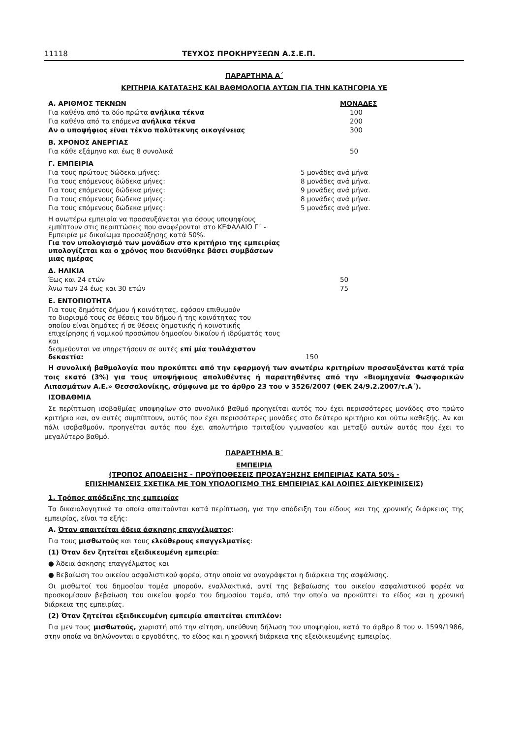11118 ΤΕΥΧΟΣ ΠΡΟΚΗΡΥΞΕΩΝ Α.Σ.Ε.Π.
ΠΑΡΑΡΤΗΜΑ Α΄
ΚΡΙΤΗΡΙΑ ΚΑΤΑΤΑΞΗΣ ΚΑΙ ΒΑΘΜΟΛΟΓΙΑ ΑΥΤΩΝ ΓΙΑ ΤΗΝ ΚΑΤΗΓΟΡΙΑ ΥΕ
| Α. ΑΡΙΘΜΟΣ ΤΕΚΝΩΝ | ΜΟΝΑΔΕΣ |
| Για καθένα από τα δύο πρώτα ανήλικα τέκνα | 100 |
| Για καθένα από τα επόμενα ανήλικα τέκνα | 200 |
| Αν ο υποψήφιος είναι τέκνο πολύτεκνης οικογένειας | 300 |
| Β. ΧΡΟΝΟΣ ΑΝΕΡΓΙΑΣ | |
| Για κάθε εξάμηνο και έως 8 συνολικά | 50 |
| Γ. ΕΜΠΕΙΡΙΑ | |
| Για τους πρώτους δώδεκα μήνες: | 5 μονάδες ανά μήνα |
| Για τους επόμενους δώδεκα μήνες: | 8 μονάδες ανά μήνα. |
| Για τους επόμενους δώδεκα μήνες: | 9 μονάδες ανά μήνα. |
| Για τους επόμενους δώδεκα μήνες: | 8 μονάδες ανά μήνα. |
| Για τους επόμενους δώδεκα μήνες: | 5 μονάδες ανά μήνα. |
| Η ανωτέρω εμπειρία να προσαυξάνεται για όσους υποψηφίους εμπίπτουν στις περιπτώσεις που αναφέρονται στο ΚΕΦΑΛΑΙΟ Γ΄ - Εμπειρία με δικαίωμα προσαύξησης κατά 50%. Για τον υπολογισμό των μονάδων στο κριτήριο της εμπειρίας υπολογίζεται και ο χρόνος που διανύθηκε βάσει συμβάσεων μιας ημέρας | |
| Δ. ΗΛΙΚΙΑ | |
| Έως και 24 ετών | 50 |
| Άνω των 24 έως και 30 ετών | 75 |
| Ε. ΕΝΤΟΠΙΟΤΗΤΑ | |
| Για τους δημότες δήμου ή κοινότητας, εφόσον επιθυμούν το διορισμό τους σε θέσεις του δήμου ή της κοινότητας του οποίου είναι δημότες ή σε θέσεις δημοτικής ή κοινοτικής επιχείρησης ή νομικού προσώπου δημοσίου δικαίου ή ιδρύματός τους και δεσμεύονται να υπηρετήσουν σε αυτές επί μία τουλάχιστον δεκαετία: | 150 |
Η συνολική βαθμολογία που προκύπτει από την εφαρμογή των ανωτέρω κριτηρίων προσαυξάνεται κατά τρία τοις εκατό (3%) για τους υποψήφιους απολυθέντες ή παραιτηθέντες από την «Βιομηχανία Φωσφορικών Λιπασμάτων Α.Ε.» Θεσσαλονίκης, σύμφωνα με το άρθρο 23 του ν 3526/2007 (ΦΕΚ 24/9.2.2007/τ.Α΄).
ΙΣΟΒΑΘΜΙΑ
Σε περίπτωση ισοβαθμίας υποψηφίων στο συνολικό βαθμό προηγείται αυτός που έχει περισσότερες μονάδες στο πρώτο κριτήριο και, αν αυτές συμπίπτουν, αυτός που έχει περισσότερες μονάδες στο δεύτερο κριτήριο και ούτω καθεξής. Αν και πάλι ισοβαθμούν, προηγείται αυτός που έχει απολυτήριο τριταξίου γυμνασίου και μεταξύ αυτών αυτός που έχει το μεγαλύτερο βαθμό.
ΠΑΡΑΡΤΗΜΑ Β΄
ΕΜΠΕΙΡΙΑ
(ΤΡΟΠΟΣ ΑΠΟΔΕΙΞΗΣ - ΠΡΟΫΠΟΘΕΣΕΙΣ ΠΡΟΣΑΥΞΗΣΗΣ ΕΜΠΕΙΡΙΑΣ ΚΑΤΑ 50% -
ΕΠΙΣΗΜΑΝΣΕΙΣ ΣΧΕΤΙΚΑ ΜΕ ΤΟΝ ΥΠΟΛΟΓΙΣΜΟ ΤΗΣ ΕΜΠΕΙΡΙΑΣ ΚΑΙ ΛΟΙΠΕΣ ΔΙΕΥΚΡΙΝΙΣΕΙΣ)
1. Τρόπος απόδειξης της εμπειρίας
Τα δικαιολογητικά τα οποία απαιτούνται κατά περίπτωση, για την απόδειξη του είδους και της χρονικής διάρκειας της εμπειρίας, είναι τα εξής:
Α. Όταν απαιτείται άδεια άσκησης επαγγέλματος:
Για τους μισθωτούς και τους ελεύθερους επαγγελματίες:
(1) Όταν δεν ζητείται εξειδικευμένη εμπειρία:
● Άδεια άσκησης επαγγέλματος και
● Βεβαίωση του οικείου ασφαλιστικού φορέα, στην οποία να αναγράφεται η διάρκεια της ασφάλισης.
Οι μισθωτοί του δημοσίου τομέα μπορούν, εναλλακτικά, αντί της βεβαίωσης του οικείου ασφαλιστικού φορέα να προσκομίσουν βεβαίωση του οικείου φορέα του δημοσίου τομέα, από την οποία να προκύπτει το είδος και η χρονική διάρκεια της εμπειρίας.
(2) Όταν ζητείται εξειδικευμένη εμπειρία απαιτείται επιπλέον:
Για μεν τους μισθωτούς, χωριστή από την αίτηση, υπεύθυνη δήλωση του υποψηφίου, κατά το άρθρο 8 του ν. 1599/1986, στην οποία να δηλώνονται ο εργοδότης, το είδος και η χρονική διάρκεια της εξειδικευμένης εμπειρίας.